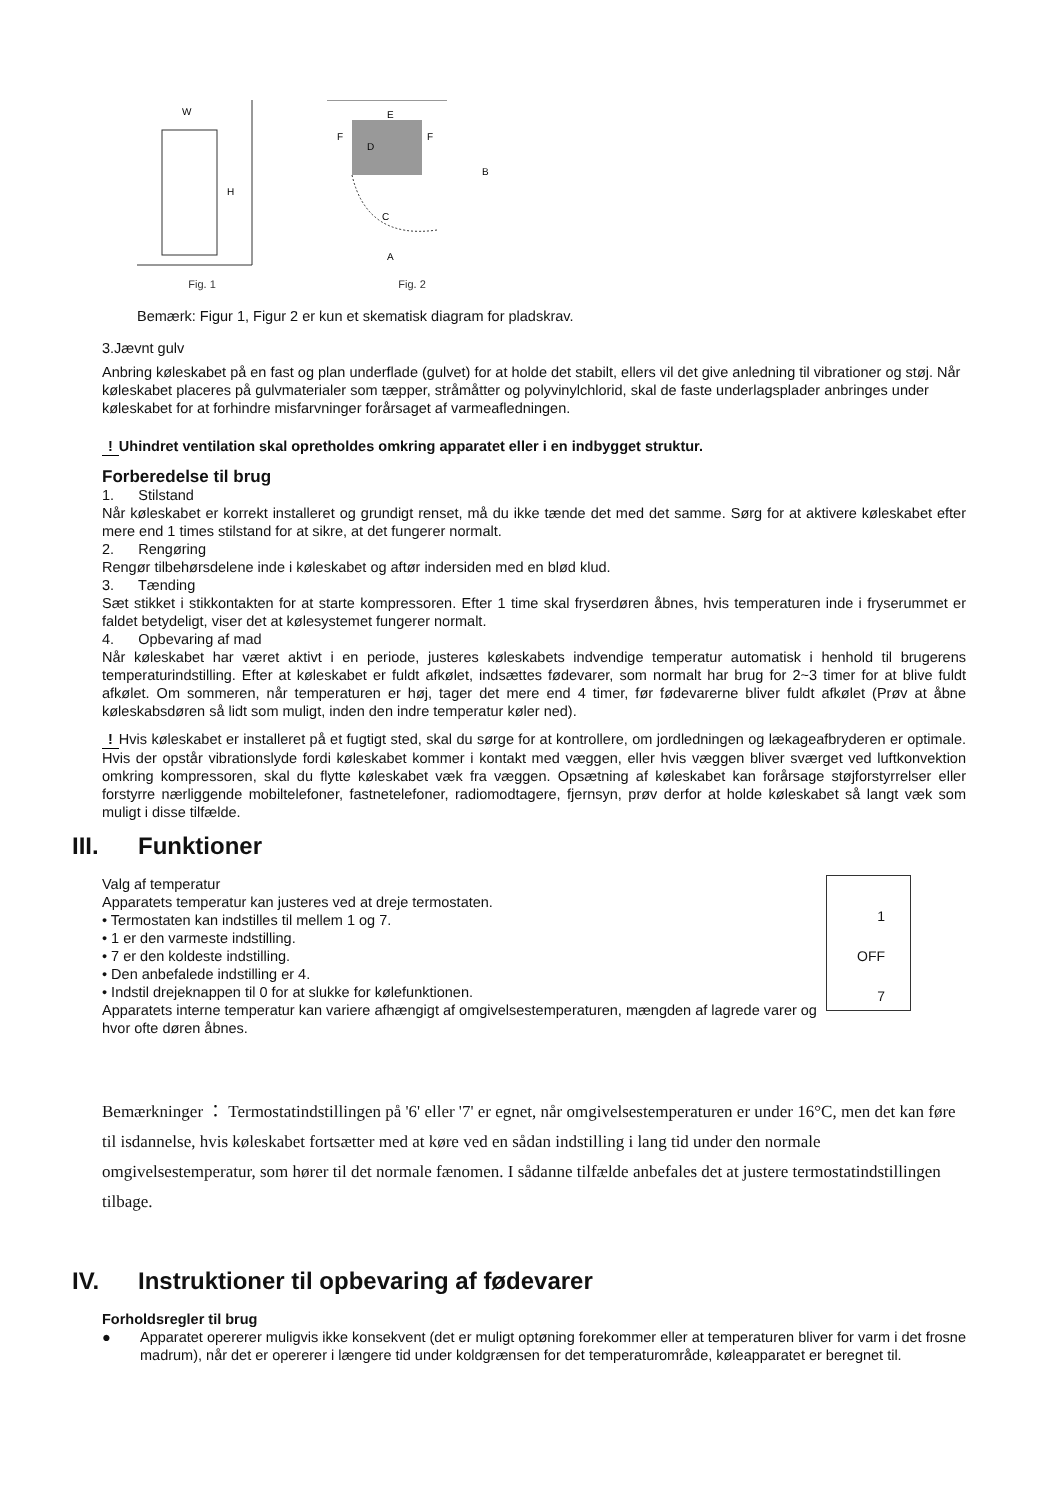W
H
Fig. 1
E
F
F
D
B
C
A
Fig. 2
Bemærk: Figur 1, Figur 2 er kun et skematisk diagram for pladskrav.
3.Jævnt gulv
Anbring køleskabet på en fast og plan underflade (gulvet) for at holde det stabilt, ellers vil det give anledning til vibrationer og støj. Når køleskabet placeres på gulvmaterialer som tæpper, stråmåtter og polyvinylchlorid, skal de faste underlagsplader anbringes under køleskabet for at forhindre misfarvninger forårsaget af varmeafledningen.
! Uhindret ventilation skal opretholdes omkring apparatet eller i en indbygget struktur.
Forberedelse til brug
1. Stilstand
Når køleskabet er korrekt installeret og grundigt renset, må du ikke tænde det med det samme. Sørg for at aktivere køleskabet efter mere end 1 times stilstand for at sikre, at det fungerer normalt.
2. Rengøring
Rengør tilbehørsdelene inde i køleskabet og aftør indersiden med en blød klud.
3. Tænding
Sæt stikket i stikkontakten for at starte kompressoren. Efter 1 time skal fryserdøren åbnes, hvis temperaturen inde i fryserummet er faldet betydeligt, viser det at kølesystemet fungerer normalt.
4. Opbevaring af mad
Når køleskabet har været aktivt i en periode, justeres køleskabets indvendige temperatur automatisk i henhold til brugerens temperaturindstilling. Efter at køleskabet er fuldt afkølet, indsættes fødevarer, som normalt har brug for 2~3 timer for at blive fuldt afkølet. Om sommeren, når temperaturen er høj, tager det mere end 4 timer, før fødevarerne bliver fuldt afkølet (Prøv at åbne køleskabsdøren så lidt som muligt, inden den indre temperatur køler ned).
! Hvis køleskabet er installeret på et fugtigt sted, skal du sørge for at kontrollere, om jordledningen og lækageafbryderen er optimale. Hvis der opstår vibrationslyde fordi køleskabet kommer i kontakt med væggen, eller hvis væggen bliver sværget ved luftkonvektion omkring kompressoren, skal du flytte køleskabet væk fra væggen. Opsætning af køleskabet kan forårsage støjforstyrrelser eller forstyrre nærliggende mobiltelefoner, fastnetelefoner, radiomodtagere, fjernsyn, prøv derfor at holde køleskabet så langt væk som muligt i disse tilfælde.
III. Funktioner
Valg af temperatur
Apparatets temperatur kan justeres ved at dreje termostaten.
• Termostaten kan indstilles til mellem 1 og 7.
• 1 er den varmeste indstilling.
• 7 er den koldeste indstilling.
• Den anbefalede indstilling er 4.
• Indstil drejeknappen til 0 for at slukke for kølefunktionen.
Apparatets interne temperatur kan variere afhængigt af omgivelsestemperaturen, mængden af lagrede varer og hvor ofte døren åbnes.
1
OFF
7
Bemærkninger ： Termostatindstillingen på '6' eller '7' er egnet, når omgivelsestemperaturen er under 16°C, men det kan føre til isdannelse, hvis køleskabet fortsætter med at køre ved en sådan indstilling i lang tid under den normale omgivelsestemperatur, som hører til det normale fænomen. I sådanne tilfælde anbefales det at justere termostatindstillingen tilbage.
IV. Instruktioner til opbevaring af fødevarer
Forholdsregler til brug
● Apparatet opererer muligvis ikke konsekvent (det er muligt optøning forekommer eller at temperaturen bliver for varm i det frosne madrum), når det er opererer i længere tid under koldgrænsen for det temperaturområde, køleapparatet er beregnet til.